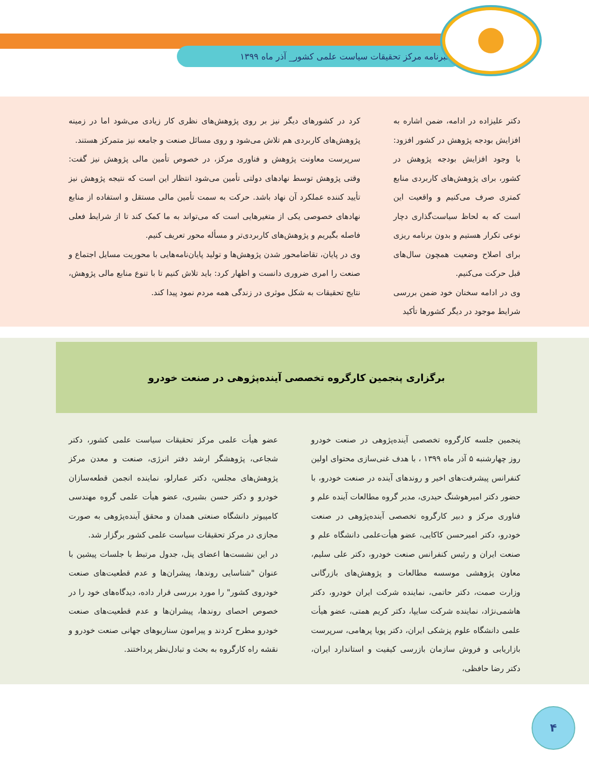خبرنامه مرکز تحقیقات سیاست علمی کشور_ آذر ماه ۱۳۹۹
دکتر علیزاده در ادامه، ضمن اشاره به افزایش بودجه پژوهش در کشور افزود: با وجود افزایش بودجه پژوهش در کشور، برای پژوهش‌های کاربردی منابع کمتری صرف می‌کنیم و واقعیت این است که به لحاظ سیاست‌گذاری دچار نوعی تکرار هستیم و بدون برنامه ریزی برای اصلاح وضعیت همچون سال‌های قبل حرکت می‌کنیم.
وی در ادامه سخنان خود ضمن بررسی شرایط موجود در دیگر کشورها تأکید
کرد در کشورهای دیگر نیز بر روی پژوهش‌های نظری کار زیادی می‌شود اما در زمینه پژوهش‌های کاربردی هم تلاش می‌شود و روی مسائل صنعت و جامعه نیز متمرکز هستند.
سرپرست معاونت پژوهش و فناوری مرکز، در خصوص تأمین مالی پژوهش نیز گفت: وقتی پژوهش توسط نهادهای دولتی تأمین می‌شود انتظار این است که نتیجه پژوهش نیز تأیید کننده عملکرد آن نهاد باشد. حرکت به سمت تأمین مالی مستقل و استفاده از منابع نهادهای خصوصی یکی از متغیرهایی است که می‌تواند به ما کمک کند تا از شرایط فعلی فاصله بگیریم و پژوهش‌های کاربردی‌تر و مسأله محور تعریف کنیم.
وی در پایان، تقاضامحور شدن پژوهش‌ها و تولید پایان‌نامه‌هایی با محوریت مسایل اجتماع و صنعت را امری ضروری دانست و اظهار کرد: باید تلاش کنیم تا با تنوع منابع مالی پژوهش، نتایج تحقیقات به شکل موثری در زندگی همه مردم نمود پیدا کند.
برگزاری پنجمین کارگروه تخصصی آینده‌پژوهی در صنعت خودرو
پنجمین جلسه کارگروه تخصصی آینده‌پژوهی در صنعت خودرو روز چهارشنبه ۵ آذر ماه ۱۳۹۹ ، با هدف غنی‌سازی محتوای اولین کنفرانس پیشرفت‌های اخیر و روندهای آینده در صنعت خودرو، با حضور دکتر امیرهوشنگ حیدری، مدیر گروه مطالعات آینده علم و فناوری مرکز و دبیر کارگروه تخصصی آینده‌پژوهی در صنعت خودرو، دکتر امیرحسن کاکایی، عضو هیأت‌علمی دانشگاه علم و صنعت ایران و رئیس کنفرانس صنعت خودرو، دکتر علی سلیم، معاون پژوهشی موسسه مطالعات و پژوهش‌های بازرگانی وزارت صمت، دکتر حاتمی، نماینده شرکت ایران خودرو، دکتر هاشمی‌نژاد، نماینده شرکت سایپا، دکتر کریم همتی، عضو هیأت علمی دانشگاه علوم پزشکی ایران، دکتر پویا پرهامی، سرپرست بازاریابی و فروش سازمان بازرسی کیفیت و استاندارد ایران، دکتر رضا حافظی،
عضو هیأت علمی مرکز تحقیقات سیاست علمی کشور، دکتر شجاعی، پژوهشگر ارشد دفتر انرژی، صنعت و معدن مرکز پژوهش‌های مجلس، دکتر عمارلو، نماینده انجمن قطعه‌سازان خودرو و دکتر حسن بشیری، عضو هیأت علمی گروه مهندسی کامپیوتر دانشگاه صنعتی همدان و محقق آینده‌پژوهی به صورت مجازی در مرکز تحقیقات سیاست علمی کشور برگزار شد.
در این نشست‌ها اعضای پنل، جدول مرتبط با جلسات پیشین با عنوان "شناسایی روندها، پیشران‌ها و عدم قطعیت‌های صنعت خودروی کشور" را مورد بررسی قرار داده، دیدگاه‌های خود را در خصوص احصای روندها، پیشران‌ها و عدم قطعیت‌های صنعت خودرو مطرح کردند و پیرامون سناریوهای جهانی صنعت خودرو و نقشه راه کارگروه به بحث و تبادل‌نظر پرداختند.
۴